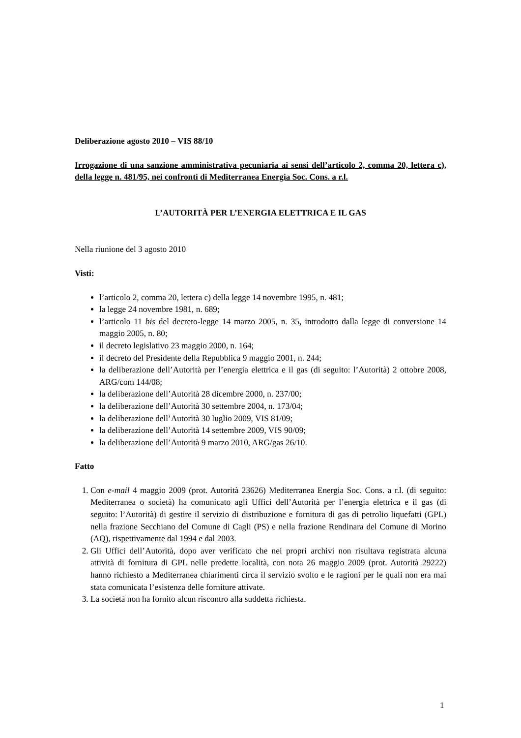Deliberazione agosto 2010 – VIS 88/10
Irrogazione di una sanzione amministrativa pecuniaria ai sensi dell’articolo 2, comma 20, lettera c), della legge n. 481/95, nei confronti di Mediterranea Energia Soc. Cons. a r.l.
L’AUTORITÀ PER L’ENERGIA ELETTRICA E IL GAS
Nella riunione del 3 agosto 2010
Visti:
l’articolo 2, comma 20, lettera c) della legge 14 novembre 1995, n. 481;
la legge 24 novembre 1981, n. 689;
l’articolo 11 bis del decreto-legge 14 marzo 2005, n. 35, introdotto dalla legge di conversione 14 maggio 2005, n. 80;
il decreto legislativo 23 maggio 2000, n. 164;
il decreto del Presidente della Repubblica 9 maggio 2001, n. 244;
la deliberazione dell’Autorità per l’energia elettrica e il gas (di seguito: l’Autorità) 2 ottobre 2008, ARG/com 144/08;
la deliberazione dell’Autorità 28 dicembre 2000, n. 237/00;
la deliberazione dell’Autorità 30 settembre 2004, n. 173/04;
la deliberazione dell’Autorità 30 luglio 2009, VIS 81/09;
la deliberazione dell’Autorità 14 settembre 2009, VIS 90/09;
la deliberazione dell’Autorità 9 marzo 2010, ARG/gas 26/10.
Fatto
1. Con e-mail 4 maggio 2009 (prot. Autorità 23626) Mediterranea Energia Soc. Cons. a r.l. (di seguito: Mediterranea o società) ha comunicato agli Uffici dell’Autorità per l’energia elettrica e il gas (di seguito: l’Autorità) di gestire il servizio di distribuzione e fornitura di gas di petrolio liquefatti (GPL) nella frazione Secchiano del Comune di Cagli (PS) e nella frazione Rendinara del Comune di Morino (AQ), rispettivamente dal 1994 e dal 2003.
2. Gli Uffici dell’Autorità, dopo aver verificato che nei propri archivi non risultava registrata alcuna attività di fornitura di GPL nelle predette località, con nota 26 maggio 2009 (prot. Autorità 29222) hanno richiesto a Mediterranea chiarimenti circa il servizio svolto e le ragioni per le quali non era mai stata comunicata l’esistenza delle forniture attivate.
3. La società non ha fornito alcun riscontro alla suddetta richiesta.
1